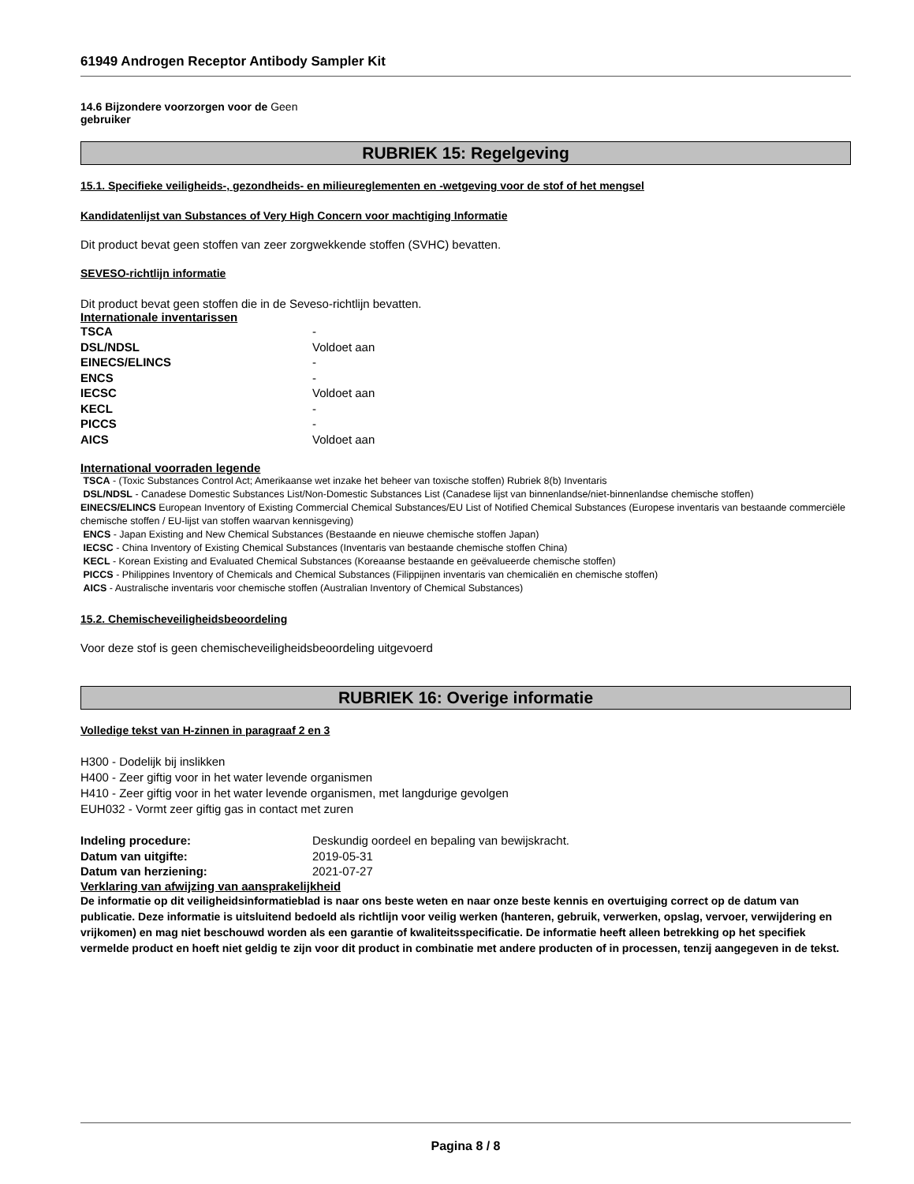61949 Androgen Receptor Antibody Sampler Kit
14.6 Bijzondere voorzorgen voor de Geen
gebruiker
RUBRIEK 15: Regelgeving
15.1. Specifieke veiligheids-, gezondheids- en milieureglementen en -wetgeving voor de stof of het mengsel
Kandidatenlijst van Substances of Very High Concern voor machtiging Informatie
Dit product bevat geen stoffen van zeer zorgwekkende stoffen (SVHC) bevatten.
SEVESO-richtlijn informatie
Dit product bevat geen stoffen die in de Seveso-richtlijn bevatten.
Internationale inventarissen
| TSCA | - |
| DSL/NDSL | Voldoet aan |
| EINECS/ELINCS | - |
| ENCS | - |
| IECSC | Voldoet aan |
| KECL | - |
| PICCS | - |
| AICS | Voldoet aan |
International voorraden legende
TSCA - (Toxic Substances Control Act; Amerikaanse wet inzake het beheer van toxische stoffen) Rubriek 8(b) Inventaris
DSL/NDSL - Canadese Domestic Substances List/Non-Domestic Substances List (Canadese lijst van binnenlandse/niet-binnenlandse chemische stoffen)
EINECS/ELINCS European Inventory of Existing Commercial Chemical Substances/EU List of Notified Chemical Substances (Europese inventaris van bestaande commerciële chemische stoffen / EU-lijst van stoffen waarvan kennisgeving)
ENCS - Japan Existing and New Chemical Substances (Bestaande en nieuwe chemische stoffen Japan)
IECSC - China Inventory of Existing Chemical Substances (Inventaris van bestaande chemische stoffen China)
KECL - Korean Existing and Evaluated Chemical Substances (Koreaanse bestaande en geëvalueerde chemische stoffen)
PICCS - Philippines Inventory of Chemicals and Chemical Substances (Filippijnen inventaris van chemicaliën en chemische stoffen)
AICS - Australische inventaris voor chemische stoffen (Australian Inventory of Chemical Substances)
15.2. Chemischeveiligheidsbeoordeling
Voor deze stof is geen chemischeveiligheidsbeoordeling uitgevoerd
RUBRIEK 16: Overige informatie
Volledige tekst van H-zinnen in paragraaf 2 en 3
H300 - Dodelijk bij inslikken
H400 - Zeer giftig voor in het water levende organismen
H410 - Zeer giftig voor in het water levende organismen, met langdurige gevolgen
EUH032 - Vormt zeer giftig gas in contact met zuren
| Indeling procedure: | Deskundig oordeel en bepaling van bewijskracht. |
| Datum van uitgifte: | 2019-05-31 |
| Datum van herziening: | 2021-07-27 |
Verklaring van afwijzing van aansprakelijkheid
De informatie op dit veiligheidsinformatieblad is naar ons beste weten en naar onze beste kennis en overtuiging correct op de datum van publicatie. Deze informatie is uitsluitend bedoeld als richtlijn voor veilig werken (hanteren, gebruik, verwerken, opslag, vervoer, verwijdering en vrijkomen) en mag niet beschouwd worden als een garantie of kwaliteitsspecificatie. De informatie heeft alleen betrekking op het specifiek vermelde product en hoeft niet geldig te zijn voor dit product in combinatie met andere producten of in processen, tenzij aangegeven in de tekst.
Pagina 8 / 8